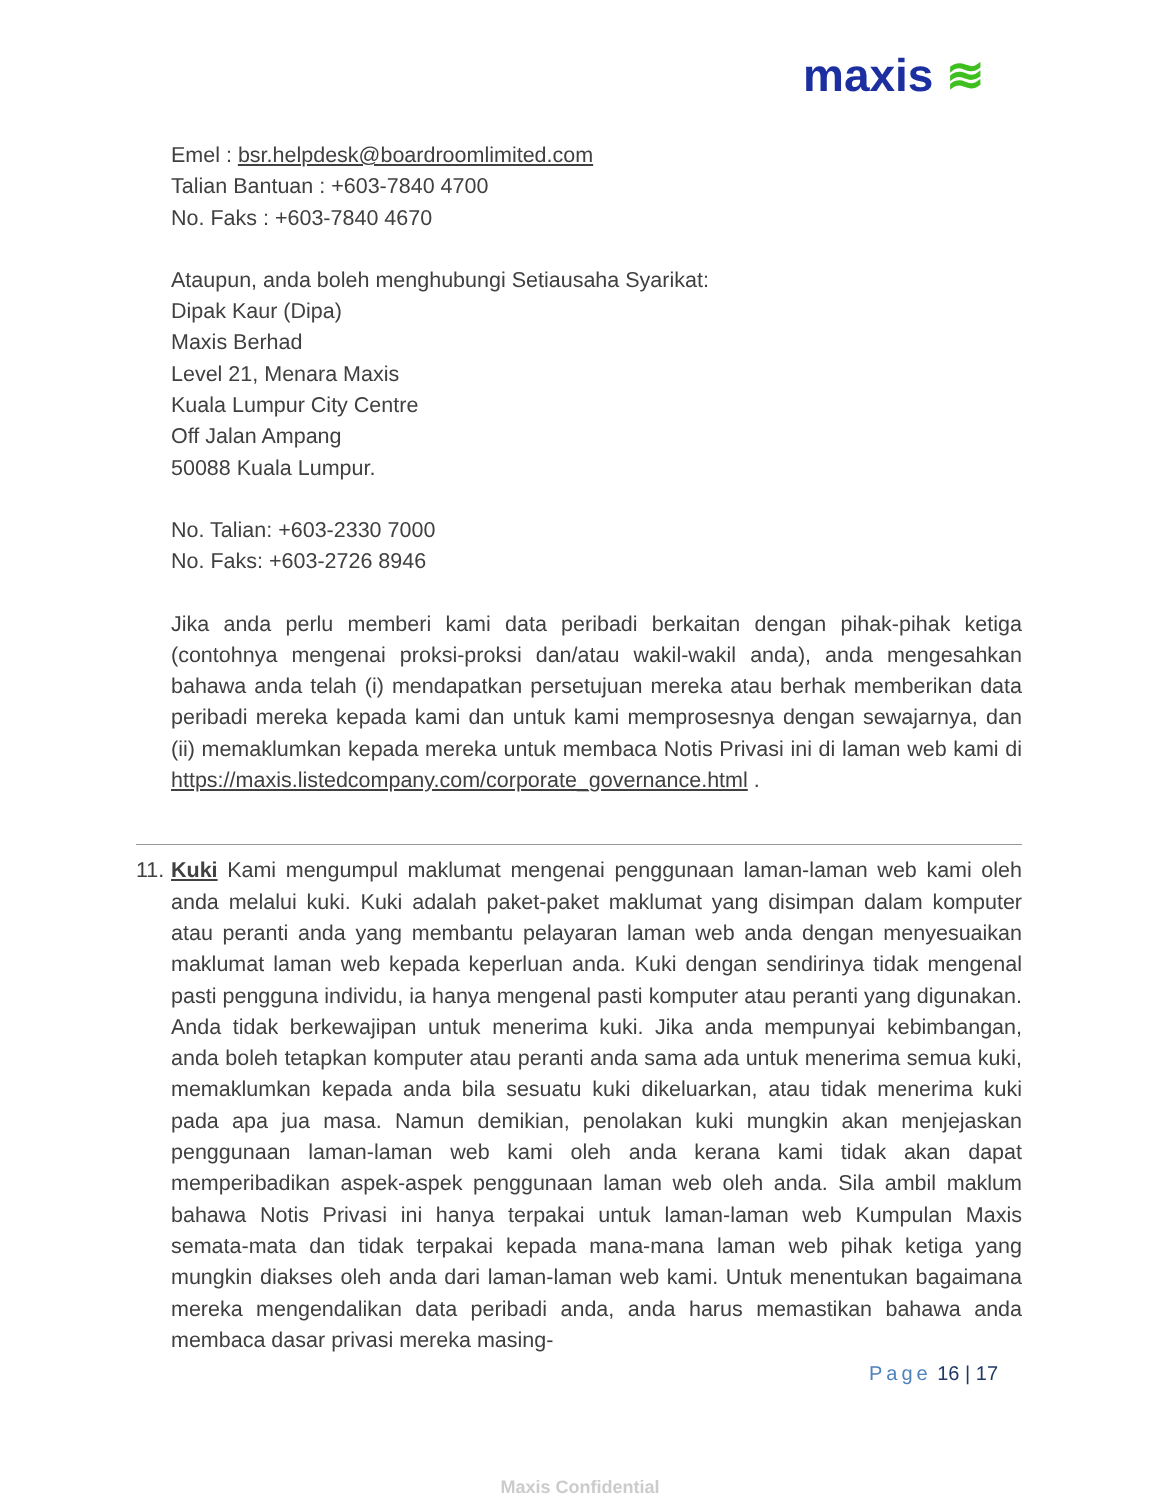maxis ≋
Emel : bsr.helpdesk@boardroomlimited.com
Talian Bantuan : +603-7840 4700
No. Faks : +603-7840 4670
Ataupun, anda boleh menghubungi Setiausaha Syarikat:
Dipak Kaur (Dipa)
Maxis Berhad
Level 21, Menara Maxis
Kuala Lumpur City Centre
Off Jalan Ampang
50088 Kuala Lumpur.
No. Talian: +603-2330 7000
No. Faks: +603-2726 8946
Jika anda perlu memberi kami data peribadi berkaitan dengan pihak-pihak ketiga (contohnya mengenai proksi-proksi dan/atau wakil-wakil anda), anda mengesahkan bahawa anda telah (i) mendapatkan persetujuan mereka atau berhak memberikan data peribadi mereka kepada kami dan untuk kami memprosesnya dengan sewajarnya, dan (ii) memaklumkan kepada mereka untuk membaca Notis Privasi ini di laman web kami di https://maxis.listedcompany.com/corporate_governance.html .
11.
Kuki Kami mengumpul maklumat mengenai penggunaan laman-laman web kami oleh anda melalui kuki. Kuki adalah paket-paket maklumat yang disimpan dalam komputer atau peranti anda yang membantu pelayaran laman web anda dengan menyesuaikan maklumat laman web kepada keperluan anda. Kuki dengan sendirinya tidak mengenal pasti pengguna individu, ia hanya mengenal pasti komputer atau peranti yang digunakan. Anda tidak berkewajipan untuk menerima kuki. Jika anda mempunyai kebimbangan, anda boleh tetapkan komputer atau peranti anda sama ada untuk menerima semua kuki, memaklumkan kepada anda bila sesuatu kuki dikeluarkan, atau tidak menerima kuki pada apa jua masa. Namun demikian, penolakan kuki mungkin akan menjejaskan penggunaan laman-laman web kami oleh anda kerana kami tidak akan dapat memperibadikan aspek-aspek penggunaan laman web oleh anda. Sila ambil maklum bahawa Notis Privasi ini hanya terpakai untuk laman-laman web Kumpulan Maxis semata-mata dan tidak terpakai kepada mana-mana laman web pihak ketiga yang mungkin diakses oleh anda dari laman-laman web kami. Untuk menentukan bagaimana mereka mengendalikan data peribadi anda, anda harus memastikan bahawa anda membaca dasar privasi mereka masing-
Page 16 | 17
Maxis Confidential